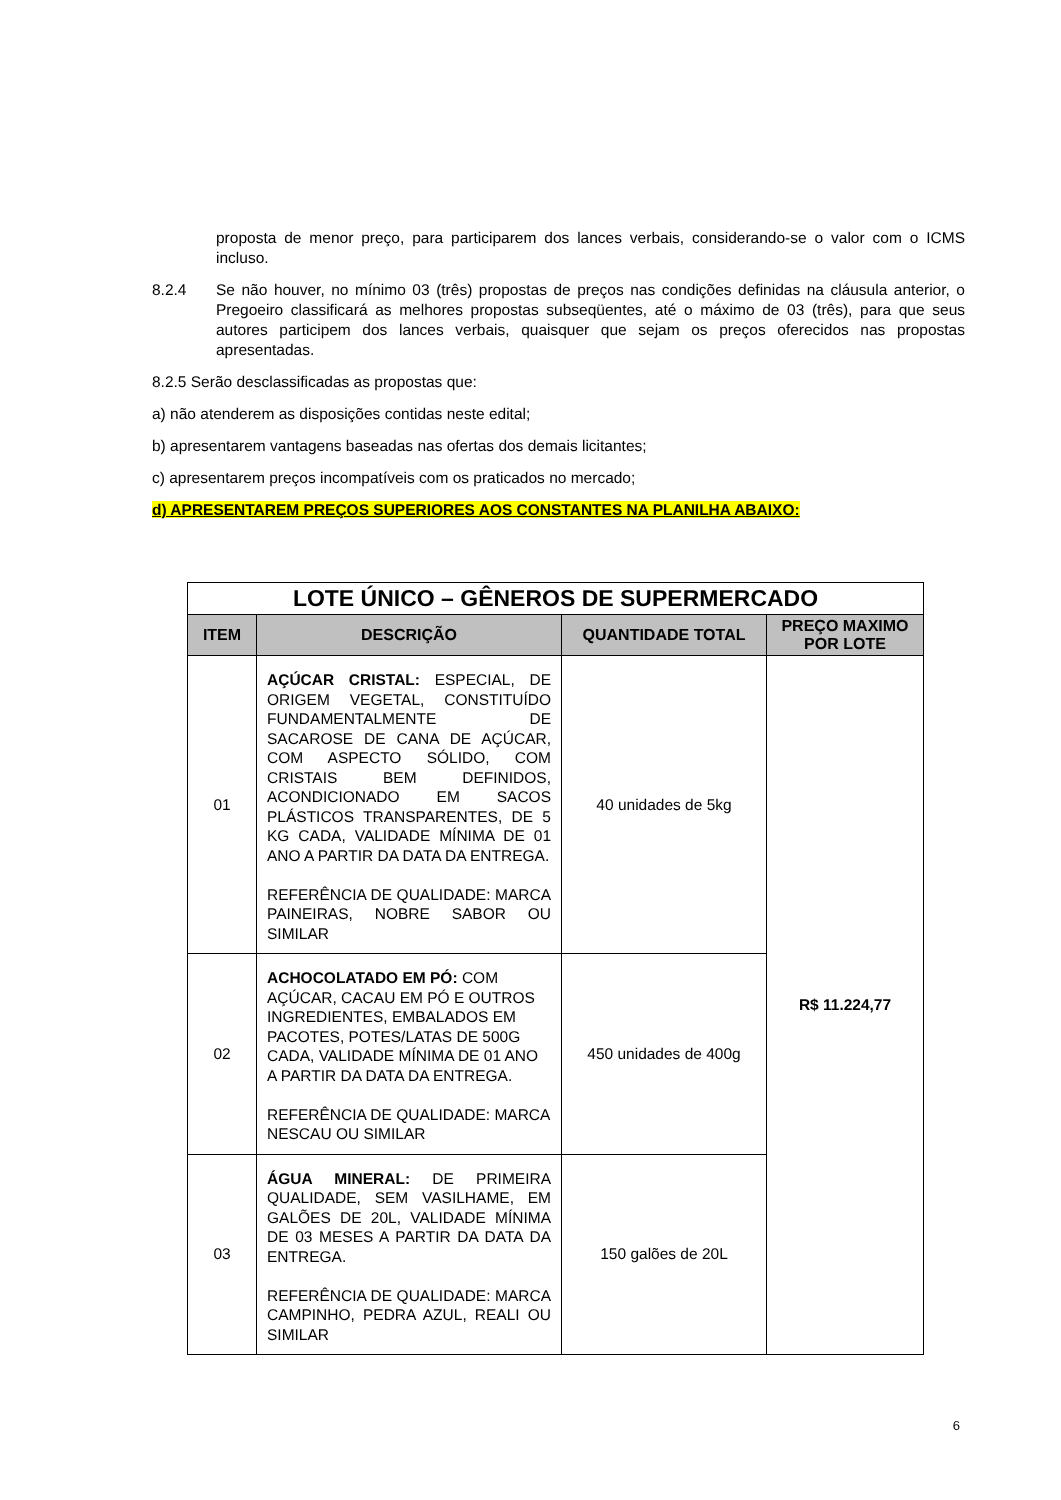proposta de menor preço, para participarem dos lances verbais, considerando-se o valor com o ICMS incluso.
8.2.4 Se não houver, no mínimo 03 (três) propostas de preços nas condições definidas na cláusula anterior, o Pregoeiro classificará as melhores propostas subseqüentes, até o máximo de 03 (três), para que seus autores participem dos lances verbais, quaisquer que sejam os preços oferecidos nas propostas apresentadas.
8.2.5 Serão desclassificadas as propostas que:
a) não atenderem as disposições contidas neste edital;
b) apresentarem vantagens baseadas nas ofertas dos demais licitantes;
c) apresentarem preços incompatíveis com os praticados no mercado;
d) APRESENTAREM PREÇOS SUPERIORES AOS CONSTANTES NA PLANILHA ABAIXO:
| LOTE ÚNICO – GÊNEROS DE SUPERMERCADO | | | |
| ITEM | DESCRIÇÃO | QUANTIDADE TOTAL | PREÇO MAXIMO POR LOTE |
| 01 | AÇÚCAR CRISTAL: ESPECIAL, DE ORIGEM VEGETAL, CONSTITUÍDO FUNDAMENTALMENTE DE SACAROSE DE CANA DE AÇÚCAR, COM ASPECTO SÓLIDO, COM CRISTAIS BEM DEFINIDOS, ACONDICIONADO EM SACOS PLÁSTICOS TRANSPARENTES, DE 5 KG CADA, VALIDADE MÍNIMA DE 01 ANO A PARTIR DA DATA DA ENTREGA. REFERÊNCIA DE QUALIDADE: MARCA PAINEIRAS, NOBRE SABOR OU SIMILAR | 40 unidades de 5kg | R$ 11.224,77 |
| 02 | ACHOCOLATADO EM PÓ: COM AÇÚCAR, CACAU EM PÓ E OUTROS INGREDIENTES, EMBALADOS EM PACOTES, POTES/LATAS DE 500G CADA, VALIDADE MÍNIMA DE 01 ANO A PARTIR DA DATA DA ENTREGA. REFERÊNCIA DE QUALIDADE: MARCA NESCAU OU SIMILAR | 450 unidades de 400g | |
| 03 | ÁGUA MINERAL: DE PRIMEIRA QUALIDADE, SEM VASILHAME, EM GALÕES DE 20L, VALIDADE MÍNIMA DE 03 MESES A PARTIR DA DATA DA ENTREGA. REFERÊNCIA DE QUALIDADE: MARCA CAMPINHO, PEDRA AZUL, REALI OU SIMILAR | 150 galões de 20L | |
6